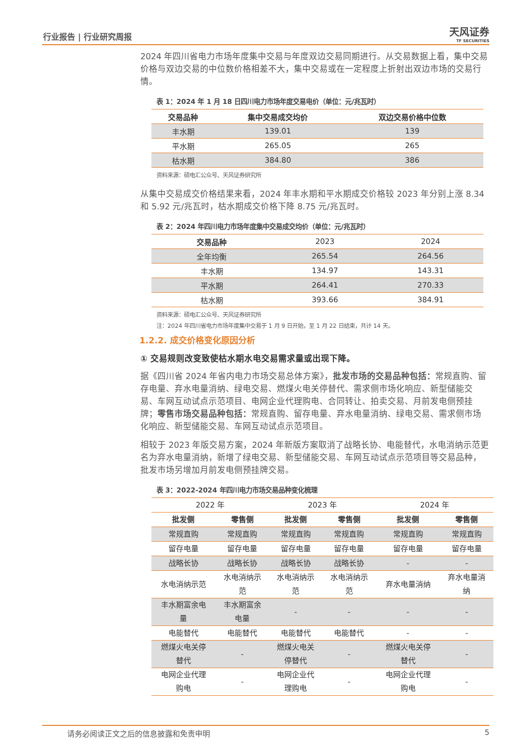行业报告 | 行业研究周报 天风证券
TF SECURITIES
2024 年四川省电力市场年度集中交易与年度双边交易同期进行。从交易数据上看，集中交易价格与双边交易的中位数价格相差不大，集中交易或在一定程度上折射出双边市场的交易行情。
表 1：2024 年 1 月 18 日四川电力市场年度交易电价（单位：元/兆瓦时）
| 交易品种 | 集中交易成交均价 | 双边交易价格中位数 |
| --- | --- | --- |
| 丰水期 | 139.01 | 139 |
| 平水期 | 265.05 | 265 |
| 枯水期 | 384.80 | 386 |
资料来源：硕电汇公众号、天风证券研究所
从集中交易成交价格结果来看，2024 年丰水期和平水期成交价格较 2023 年分别上涨 8.34 和 5.92 元/兆瓦时，枯水期成交价格下降 8.75 元/兆瓦时。
表 2：2024 年四川电力市场年度集中交易成交均价（单位：元/兆瓦时）
| 交易品种 | 2023 | 2024 |
| --- | --- | --- |
| 全年均衡 | 265.54 | 264.56 |
| 丰水期 | 134.97 | 143.31 |
| 平水期 | 264.41 | 270.33 |
| 枯水期 | 393.66 | 384.91 |
资料来源：硕电汇公众号、天风证券研究所
注：2024 年四川省电力市场年度集中交易于 1 月 9 日开始，至 1 月 22 日结束，共计 14 天。
1.2.2. 成交价格变化原因分析
① 交易规则改变致使枯水期水电交易需求量或出现下降。
据《四川省 2024 年省内电力市场交易总体方案》，批发市场的交易品种包括：常规直购、留存电量、弃水电量消纳、绿电交易、燃煤火电关停替代、需求侧市场化响应、新型储能交易、车网互动试点示范项目、电网企业代理购电、合同转让、拍卖交易、月前发电侧预挂牌；零售市场交易品种包括：常规直购、留存电量、弃水电量消纳、绿电交易、需求侧市场化响应、新型储能交易、车网互动试点示范项目。
相较于 2023 年版交易方案，2024 年新版方案取消了战略长协、电能替代，水电消纳示范更名为弃水电量消纳，新增了绿电交易、新型储能交易、车网互动试点示范项目等交易品种，批发市场另增加月前发电侧预挂牌交易。
表 3：2022-2024 年四川电力市场交易品种变化梳理
| 2022 年 | | 2023 年 | | 2024 年 | |
| 批发侧 | 零售侧 | 批发侧 | 零售侧 | 批发侧 | 零售侧 |
| 常规直购 | 常规直购 | 常规直购 | 常规直购 | 常规直购 | 常规直购 |
| 留存电量 | 留存电量 | 留存电量 | 留存电量 | 留存电量 | 留存电量 |
| 战略长协 | 战略长协 | 战略长协 | 战略长协 | - | - |
| 水电消纳示范 | 水电消纳示 范 | 水电消纳示 范 | 水电消纳示 范 | 弃水电量消纳 | 弃水电量消 纳 |
| 丰水期富余电 量 | 丰水期富余 电量 | - | - | - | - |
| 电能替代 | 电能替代 | 电能替代 | 电能替代 | - | - |
| 燃煤火电关停 替代 | - | 燃煤火电关 停替代 | - | 燃煤火电关停 替代 | - |
| 电网企业代理 购电 | - | 电网企业代 理购电 | - | 电网企业代理 购电 | - |
请务必阅读正文之后的信息披露和免责申明 5